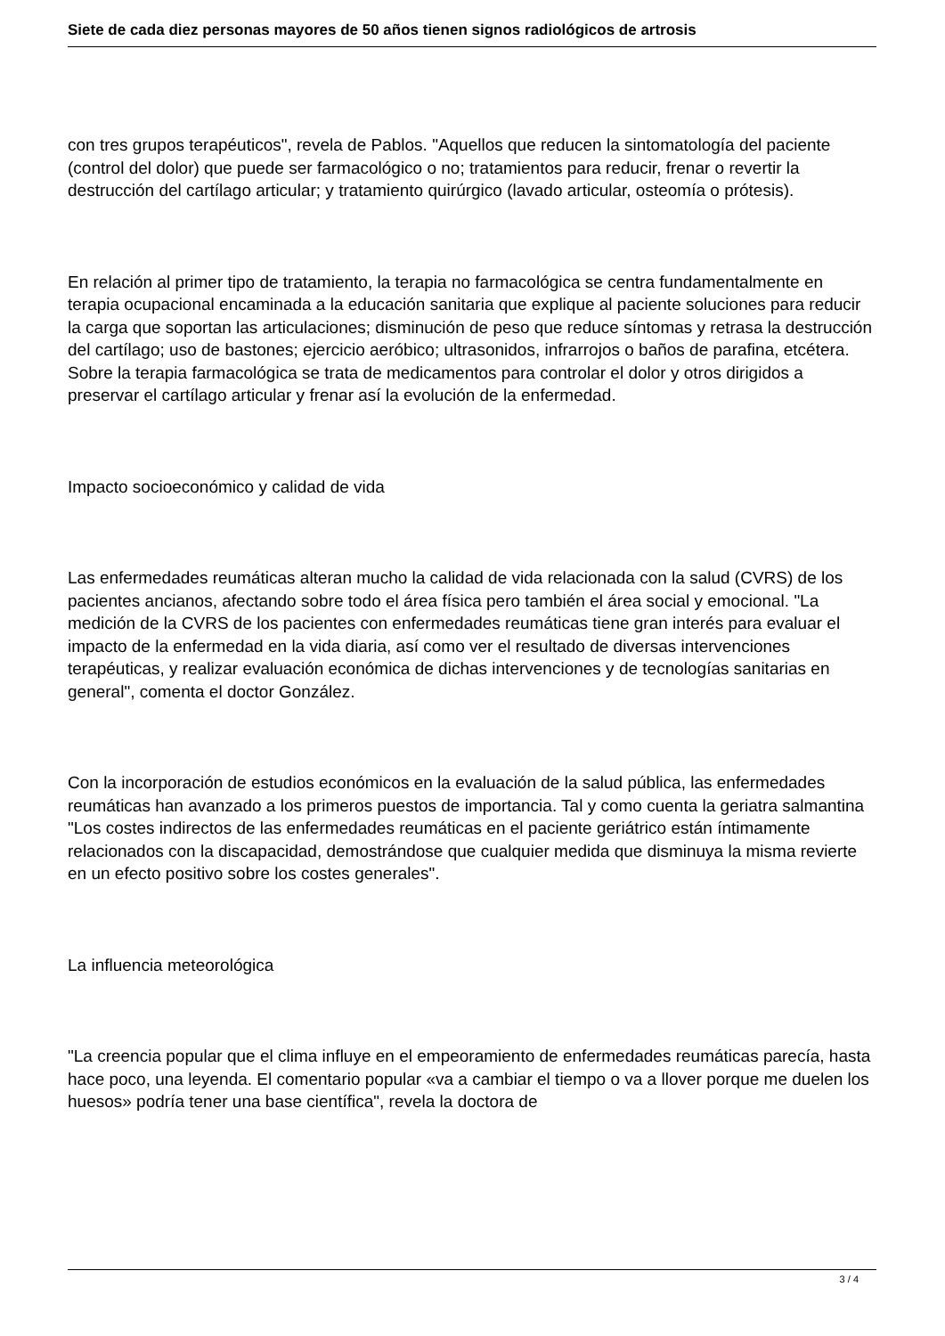Siete de cada diez personas mayores de 50 años tienen signos radiológicos de artrosis
con tres grupos terapéuticos", revela de Pablos. "Aquellos que reducen la sintomatología del paciente (control del dolor) que puede ser farmacológico o no; tratamientos para reducir, frenar o revertir la destrucción del cartílago articular; y tratamiento quirúrgico (lavado articular, osteomía o prótesis).
En relación al primer tipo de tratamiento, la terapia no farmacológica se centra fundamentalmente en terapia ocupacional encaminada a la educación sanitaria que explique al paciente soluciones para reducir la carga que soportan las articulaciones; disminución de peso que reduce síntomas y retrasa la destrucción del cartílago; uso de bastones; ejercicio aeróbico; ultrasonidos, infrarrojos o baños de parafina, etcétera. Sobre la terapia farmacológica se trata de medicamentos para controlar el dolor y otros dirigidos a preservar el cartílago articular y frenar así la evolución de la enfermedad.
Impacto socioeconómico y calidad de vida
Las enfermedades reumáticas alteran mucho la calidad de vida relacionada con la salud (CVRS) de los pacientes ancianos, afectando sobre todo el área física pero también el área social y emocional. "La medición de la CVRS de los pacientes con enfermedades reumáticas tiene gran interés para evaluar el impacto de la enfermedad en la vida diaria, así como ver el resultado de diversas intervenciones terapéuticas, y realizar evaluación económica de dichas intervenciones y de tecnologías sanitarias en general", comenta el doctor González.
Con la incorporación de estudios económicos en la evaluación de la salud pública, las enfermedades reumáticas han avanzado a los primeros puestos de importancia. Tal y como cuenta la geriatra salmantina "Los costes indirectos de las enfermedades reumáticas en el paciente geriátrico están íntimamente relacionados con la discapacidad, demostrándose que cualquier medida que disminuya la misma revierte en un efecto positivo sobre los costes generales".
La influencia meteorológica
"La creencia popular que el clima influye en el empeoramiento de enfermedades reumáticas parecía, hasta hace poco, una leyenda. El comentario popular «va a cambiar el tiempo o va a llover porque me duelen los huesos» podría tener una base científica", revela la doctora de
3 / 4